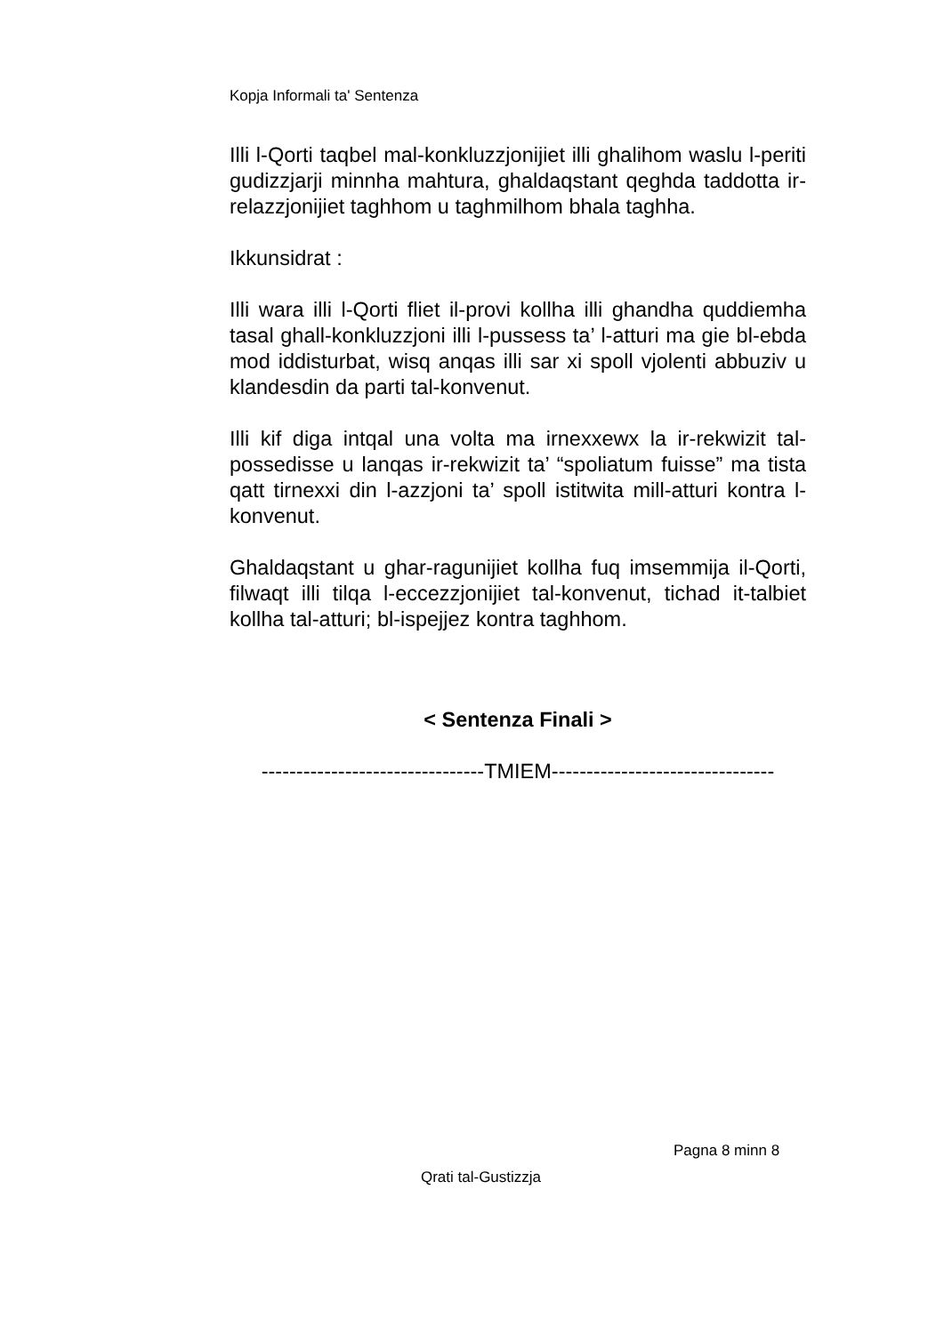Kopja Informali ta' Sentenza
Illi l-Qorti taqbel mal-konkluzzjonijiet illi ghalihom waslu l-periti gudizzjarji minnha mahtura, ghaldaqstant qeghda taddotta ir-relazzjonijiet taghhom u taghmilhom bhala taghha.
Ikkunsidrat :
Illi wara illi l-Qorti fliet il-provi kollha illi ghandha quddiemha tasal ghall-konkluzzjoni illi l-pussess ta’ l-atturi ma gie bl-ebda mod iddisturbat, wisq anqas illi sar xi spoll vjolenti abbuziv u klandesdin da parti tal-konvenut.
Illi kif diga intqal una volta ma irnexxewx la ir-rekwizit tal-possedisse u lanqas ir-rekwizit ta’ “spoliatum fuisse” ma tista qatt tirnexxi din l-azzjoni ta’ spoll istitwita mill-atturi kontra l-konvenut.
Ghaldaqstant u ghar-ragunijiet kollha fuq imsemmija il-Qorti, filwaqt illi tilqa l-eccezzjonijiet tal-konvenut, tichad it-talbiet kollha tal-atturi; bl-ispejjez kontra taghhom.
< Sentenza Finali >
--------------------------------TMIEM--------------------------------
Pagna 8 minn 8
Qrati tal-Gustizzja